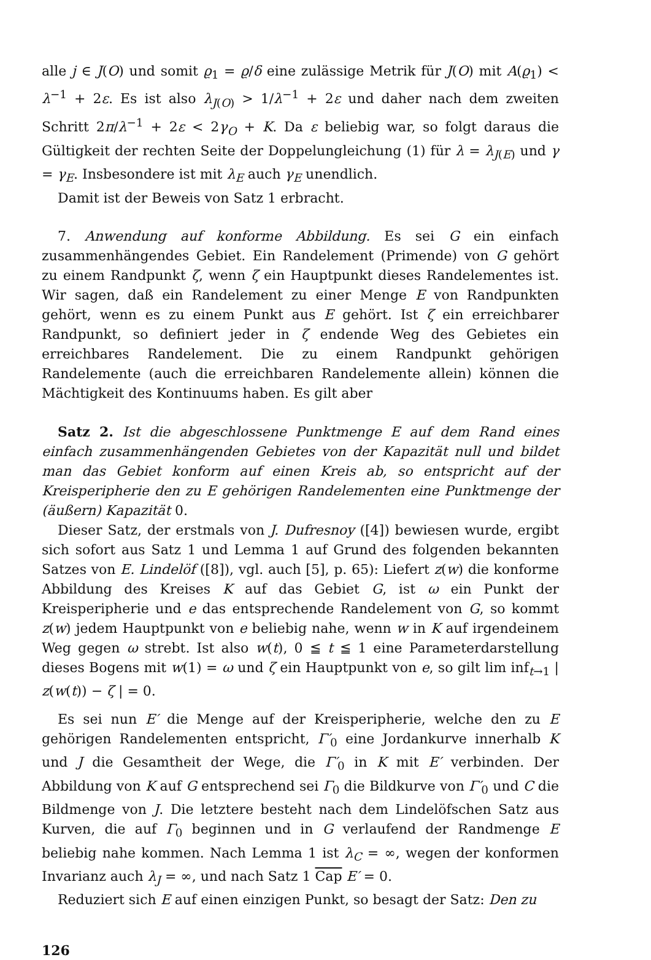alle j ∈ J(O) und somit ϱ<sub>1</sub> = ϱ/δ eine zulässige Metrik für J(O) mit A(ϱ<sub>1</sub>) < λ<sup>−1</sup> + 2ε. Es ist also λ<sub>J(O)</sub> > 1/λ<sup>−1</sup> + 2ε und daher nach dem zweiten Schritt 2π/λ<sup>−1</sup> + 2ε < 2γ<sub>O</sub> + K. Da ε beliebig war, so folgt daraus die Gültigkeit der rechten Seite der Doppelungleichung (1) für λ = λ<sub>J(E)</sub> und γ = γ<sub>E</sub>. Insbesondere ist mit λ<sub>E</sub> auch γ<sub>E</sub> unendlich.
Damit ist der Beweis von Satz 1 erbracht.
7. Anwendung auf konforme Abbildung. Es sei G ein einfach zusammenhängendes Gebiet. Ein Randelement (Primende) von G gehört zu einem Randpunkt ζ, wenn ζ ein Hauptpunkt dieses Randelementes ist. Wir sagen, daß ein Randelement zu einer Menge E von Randpunkten gehört, wenn es zu einem Punkt aus E gehört. Ist ζ ein erreichbarer Randpunkt, so definiert jeder in ζ endende Weg des Gebietes ein erreichbares Randelement. Die zu einem Randpunkt gehörigen Randelemente (auch die erreichbaren Randelemente allein) können die Mächtigkeit des Kontinuums haben. Es gilt aber
Satz 2. Ist die abgeschlossene Punktmenge E auf dem Rand eines einfach zusammenhängenden Gebietes von der Kapazität null und bildet man das Gebiet konform auf einen Kreis ab, so entspricht auf der Kreisperipherie den zu E gehörigen Randelementen eine Punktmenge der (äußern) Kapazität 0.
Dieser Satz, der erstmals von J. Dufresnoy ([4]) bewiesen wurde, ergibt sich sofort aus Satz 1 und Lemma 1 auf Grund des folgenden bekannten Satzes von E. Lindelöf ([8]), vgl. auch [5], p. 65): Liefert z(w) die konforme Abbildung des Kreises K auf das Gebiet G, ist ω ein Punkt der Kreisperipherie und e das entsprechende Randelement von G, so kommt z(w) jedem Hauptpunkt von e beliebig nahe, wenn w in K auf irgendeinem Weg gegen ω strebt. Ist also w(t), 0 ≦ t ≦ 1 eine Parameterdarstellung dieses Bogens mit w(1) = ω und ζ ein Hauptpunkt von e, so gilt lim inf<sub>t→1</sub> | z(w(t)) − ζ | = 0.
Es sei nun E′ die Menge auf der Kreisperipherie, welche den zu E gehörigen Randelementen entspricht, Γ′<sub>0</sub> eine Jordankurve innerhalb K und J die Gesamtheit der Wege, die Γ′<sub>0</sub> in K mit E′ verbinden. Der Abbildung von K auf G entsprechend sei Γ<sub>0</sub> die Bildkurve von Γ′<sub>0</sub> und C die Bildmenge von J. Die letztere besteht nach dem Lindelöfschen Satz aus Kurven, die auf Γ<sub>0</sub> beginnen und in G verlaufend der Randmenge E beliebig nahe kommen. Nach Lemma 1 ist λ<sub>C</sub> = ∞, wegen der konformen Invarianz auch λ<sub>J</sub> = ∞, und nach Satz 1 Cap E′ = 0.
Reduziert sich E auf einen einzigen Punkt, so besagt der Satz: Den zu
126